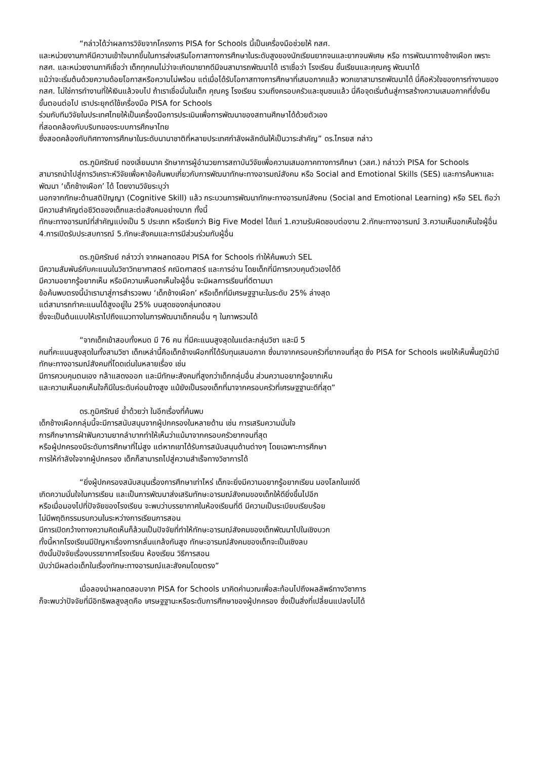“กล่าวได้ว่าผลการวิจัยจากโครงการ PISA for Schools นี้เป็นเครื่องมือช่วยให้ กสศ.
และหน่วยงานภาคีมีความเข้าใจมากขึ้นในการส่งเสริมโอกาสทางการศึกษาในระดับสูงของนักเรียนยากจนและยากจนพิเศษ หรือ การพัฒนาทางช้างเผือก เพราะ กสศ. และหน่วยงานภาคีเชื่อว่า เด็กทุกคนไม่ว่าจะเกิดมายากดีมีจนสามารถพัฒนาได้ เราเชื่อว่า โรงเรียน ชั้นเรียนและคุณครู พัฒนาได้
แม้ว่าจะเริ่มต้นด้วยความด้อยโอกาสหรือความไม่พร้อม แต่เมื่อได้รับโอกาสทางการศึกษาที่เสมอภาคแล้ว พวกเขาสามารถพัฒนาได้ นี่คือหัวใจของการทำงานของ กสศ. ไม่ใช่การทำงานที่ให้เงินแล้วจบไป ถ้าเราเชื่อมั่นในเด็ก คุณครู โรงเรียน รวมถึงครอบครัวและชุมชนแล้ว นี่คือจุดเริ่มต้นสู่การสร้างความเสมอภาคที่ยั่งยืน
ขั้นตอนต่อไป เราประยุกต์ใช้เครื่องมือ PISA for Schools
ร่วมกับทีมวิจัยในประเทศไทยให้เป็นเครื่องมือการประเมินเพื่อการพัฒนาของสถานศึกษาได้ด้วยตัวเอง
ที่สอดคล้องกับบริบทของระบบการศึกษาไทย
ซึ่งสอดคล้องกับทิศทางการศึกษาในระดับนานาชาติที่หลายประเทศกำลังผลักดันให้เป็นวาระสำคัญ” ดร.ไกรยส กล่าว
ดร.ภูมิศรัณย์ ทองเลี่ยมนาค รักษาการผู้อำนวยการสถาบันวิจัยเพื่อความเสมอภาคทางการศึกษา (วสศ.) กล่าวว่า PISA for Schools
สามารถนำไปสู่การวิเคราะห์วิจัยเพื่อหาข้อค้นพบเกี่ยวกับการพัฒนาทักษะทางอารมณ์สังคม หรือ Social and Emotional Skills (SES) และการค้นหาและพัฒนา ‘เด็กช้างเผือก’ ได้ โดยงานวิจัยระบุว่า
นอกจากทักษะด้านสติปัญญา (Cognitive Skill) แล้ว กระบวนการพัฒนาทักษะทางอารมณ์สังคม (Social and Emotional Learning) หรือ SEL ถือว่ามีความสำคัญต่อชีวิตของเด็กและต่อสังคมอย่างมาก ทั้งนี้
ทักษะทางอารมณ์ที่สำคัญแบ่งเป็น 5 ประเภท หรือเรียกว่า Big Five Model ได้แก่ 1.ความรับผิดชอบต่องาน 2.ทักษะทางอารมณ์ 3.ความเห็นอกเห็นใจผู้อื่น 4.การเปิดรับประสบการณ์ 5.ทักษะสังคมและการมีส่วนร่วมกับผู้อื่น
ดร.ภูมิศรัณย์ กล่าวว่า จากผลทดสอบ PISA for Schools ทำให้ค้นพบว่า SEL
มีความสัมพันธ์กับคะแนนในวิชาวิทยาศาสตร์ คณิตศาสตร์ และการอ่าน โดยเด็กที่มีการควบคุมตัวเองได้ดี
มีความอยากรู้อยากเห็น หรือมีความเห็นอกเห็นใจผู้อื่น จะมีผลการเรียนที่ดีตามมา
ข้อค้นพบตรงนี้นำเรามาสู่การสำรวจพบ ‘เด็กช้างเผือก’ หรือเด็กที่มีเศรษฐฐานะในระดับ 25% ล่างสุด
แต่สามารถทำคะแนนได้สูงอยู่ใน 25% บนสุดของกลุ่มทดสอบ
ซึ่งจะเป็นต้นแบบให้เราไปถึงแนวทางในการพัฒนาเด็กคนอื่น ๆ ในภาพรวมได้
“จากเด็กเข้าสอบทั้งหมด มี 76 คน ที่มีคะแนนสูงสุดในแต่ละกลุ่มวิชา และมี 5
คนที่คะแนนสูงสุดในทั้งสามวิชา เด็กเหล่านี้คือเด็กช้างเผือกที่ได้รับทุนเสมอภาค ซึ่งมาจากครอบครัวที่ยากจนที่สุด ซึ่ง PISA for Schools เผยให้เห็นพื้นภูมิว่ามีทักษะทางอารมณ์สังคมที่โดดเด่นในหลายเรื่อง เช่น
มีการควบคุมตนเอง กล้าแสดงออก และมีทักษะสังคมที่สูงกว่าเด็กกลุ่มอื่น ส่วนความอยากรู้อยากเห็น
และความเห็นอกเห็นใจก็มีในระดับค่อนข้างสูง แม้ยังเป็นรองเด็กที่มาจากครอบครัวที่เศรษฐฐานะดีที่สุด”
ดร.ภูมิศรัณย์ ย้ำด้วยว่า ในอีกเรื่องที่ค้นพบ
เด็กช้างเผือกกลุ่มนี้จะมีการสนับสนุนจากผู้ปกครองในหลายด้าน เช่น การเสริมความมั่นใจ
การศึกษาการฝ่าฟันความยากลำบากทำให้เห็นว่าแม้มาจากครอบครัวยากจนที่สุด
หรือผู้ปกครองมีระดับการศึกษาที่ไม่สูง แต่หากเขาได้รับการสนับสนุนด้านต่างๆ โดยเฉพาะการศึกษา
การให้กำลังใจจากผู้ปกครอง เด็กก็สามารถไปสู่ความสำเร็จทางวิชาการได้
“ยิ่งผู้ปกครองสนับสนุนเรื่องการศึกษาเท่าไหร่ เด็กจะยิ่งมีความอยากรู้อยากเรียน มองโลกในแง่ดี
เกิดความมั่นใจในการเรียน และเป็นการพัฒนาส่งเสริมทักษะอารมณ์สังคมของเด็กให้ดียิ่งขึ้นไปอีก
หรือเมื่อมองไปที่ปัจจัยของโรงเรียน จะพบว่าบรรยากาศในห้องเรียนที่ดี มีความเป็นระเบียบเรียบร้อย
ไม่มีพฤติกรรมรบกวนในระหว่างการเรียนการสอน
มีการเปิดกว้างทางความคิดเห็นก็ล้วนเป็นปัจจัยที่ทำให้ทักษะอารมณ์สังคมของเด็กพัฒนาไปในเชิงบวก
ทั้งนี้หากโรงเรียนมีปัญหาเรื่องการกลั่นแกล้งกันสูง ทักษะอารมณ์สังคมของเด็กจะเป็นเชิงลบ
ดังนั้นปัจจัยเรื่องบรรยากาศโรงเรียน ห้องเรียน วิธีการสอน
นับว่ามีผลต่อเด็กในเรื่องทักษะทางอารมณ์และสังคมโดยตรง”
เมื่อลองนำผลทดสอบจาก PISA for Schools มาคิดคำนวณเพื่อสะท้อนไปถึงผลลัพธ์ทางวิชาการ
ก็จะพบว่าปัจจัยที่มีอิทธิพลสูงสุดคือ เศรษฐฐานะหรือระดับการศึกษาของผู้ปกครอง ซึ่งเป็นสิ่งที่เปลี่ยนแปลงไม่ได้